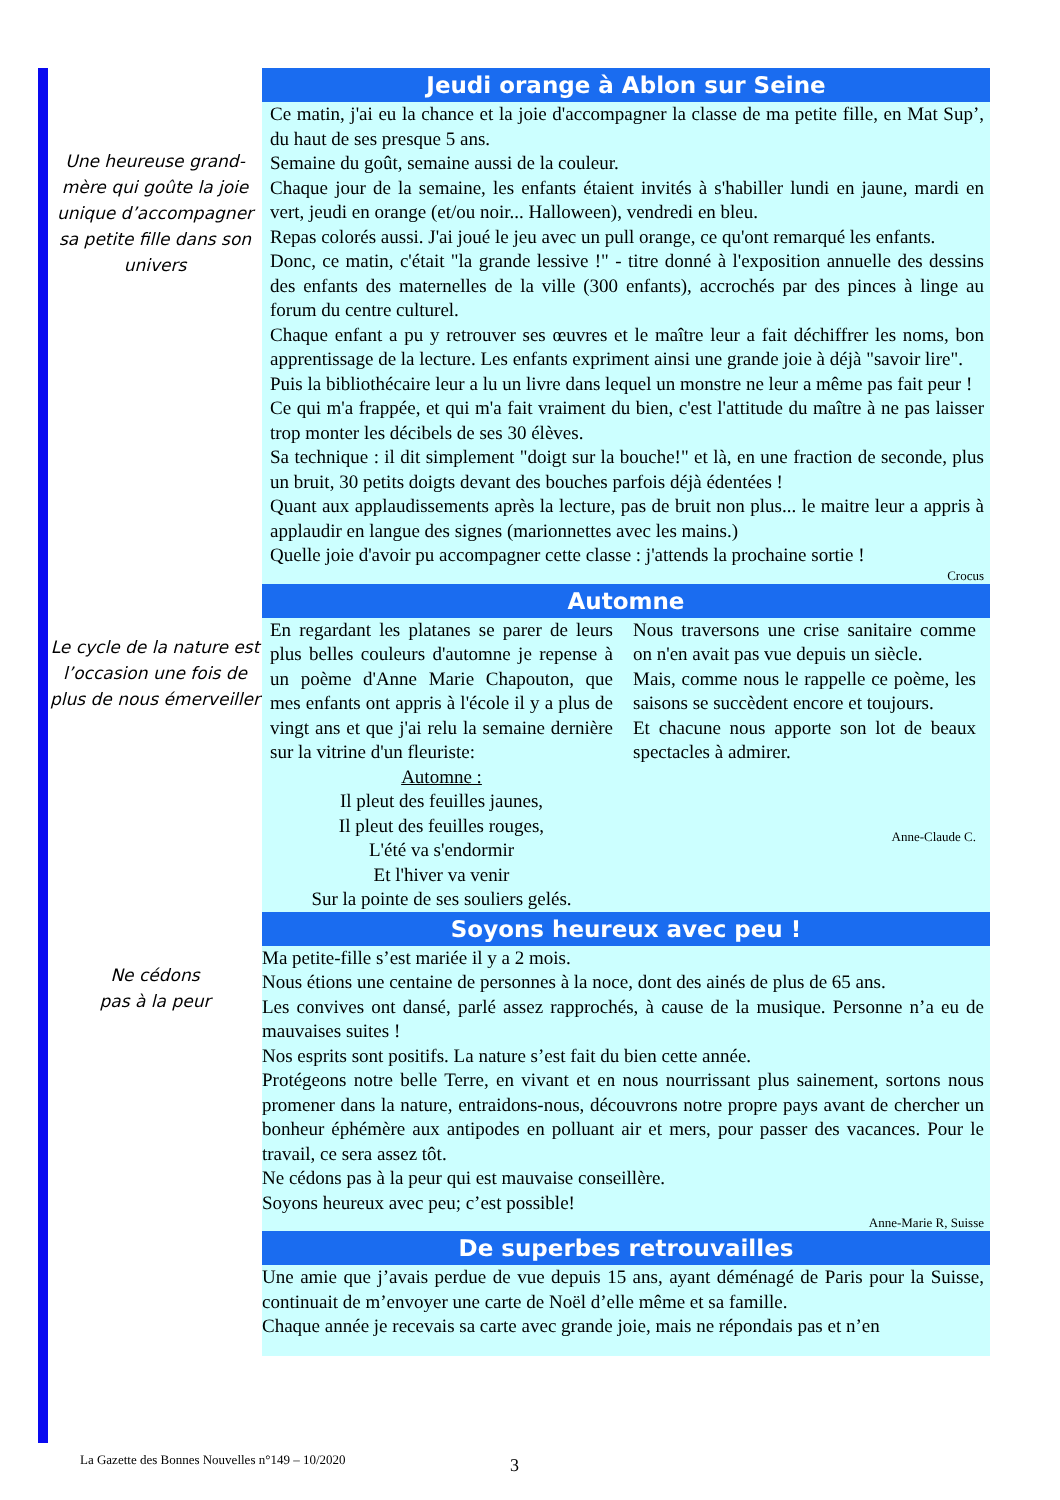Une heureuse grand-mère qui goûte la joie unique d’accompagner sa petite fille dans son univers
Jeudi orange à Ablon sur Seine
Ce matin, j'ai eu la chance et la joie d'accompagner la classe de ma petite fille, en Mat Sup’, du haut de ses presque 5 ans.
Semaine du goût, semaine aussi de la couleur.
Chaque jour de la semaine, les enfants étaient invités à s'habiller lundi en jaune, mardi en vert, jeudi en orange (et/ou noir... Halloween), vendredi en bleu.
Repas colorés aussi. J'ai joué le jeu avec un pull orange, ce qu'ont remarqué les enfants.
Donc, ce matin, c'était "la grande lessive !" - titre donné à l'exposition annuelle des dessins des enfants des maternelles de la ville (300 enfants), accrochés par des pinces à linge au forum du centre culturel.
Chaque enfant a pu y retrouver ses œuvres et le maître leur a fait déchiffrer les noms, bon apprentissage de la lecture. Les enfants expriment ainsi une grande joie à déjà "savoir lire".
Puis la bibliothécaire leur a lu un livre dans lequel un monstre ne leur a même pas fait peur !
Ce qui m'a frappée, et qui m'a fait vraiment du bien, c'est l'attitude du maître à ne pas laisser trop monter les décibels de ses 30 élèves.
Sa technique : il dit simplement "doigt sur la bouche!" et là, en une fraction de seconde, plus un bruit, 30 petits doigts devant des bouches parfois déjà édentées !
Quant aux applaudissements après la lecture, pas de bruit non plus... le maitre leur a appris à applaudir en langue des signes (marionnettes avec les mains.)
Quelle joie d'avoir pu accompagner cette classe : j'attends la prochaine sortie !
Crocus
Le cycle de la nature est l’occasion une fois de plus de nous émerveiller
Automne
En regardant les platanes se parer de leurs plus belles couleurs d'automne je repense à un poème d'Anne Marie Chapouton, que mes enfants ont appris à l'école il y a plus de vingt ans et que j'ai relu la semaine dernière sur la vitrine d'un fleuriste:
Automne :
Il pleut des feuilles jaunes,
Il pleut des feuilles rouges,
L'été va s'endormir
Et l'hiver va venir
Sur la pointe de ses souliers gelés.
Nous traversons une crise sanitaire comme on n'en avait pas vue depuis un siècle.
Mais, comme nous le rappelle ce poème, les saisons se succèdent encore et toujours.
Et chacune nous apporte son lot de beaux spectacles à admirer.
Anne-Claude C.
Ne cédons
pas à la peur
Soyons heureux avec peu !
Ma petite-fille s’est mariée il y a 2 mois.
Nous étions une centaine de personnes à la noce, dont des ainés de plus de 65 ans.
Les convives ont dansé, parlé assez rapprochés, à cause de la musique. Personne n’a eu de mauvaises suites !
Nos esprits sont positifs. La nature s’est fait du bien cette année.
Protégeons notre belle Terre, en vivant et en nous nourrissant plus sainement, sortons nous promener dans la nature, entraidons-nous, découvrons notre propre pays avant de chercher un bonheur éphémère aux antipodes en polluant air et mers, pour passer des vacances. Pour le travail, ce sera assez tôt.
Ne cédons pas à la peur qui est mauvaise conseillère.
Soyons heureux avec peu; c’est possible!
Anne-Marie R, Suisse
De superbes retrouvailles
Une amie que j’avais perdue de vue depuis 15 ans, ayant déménagé de Paris pour la Suisse, continuait de m’envoyer une carte de Noël d’elle même et sa famille.
Chaque année je recevais sa carte avec grande joie, mais ne répondais pas et n’en
La Gazette des Bonnes Nouvelles n°149 – 10/2020
3